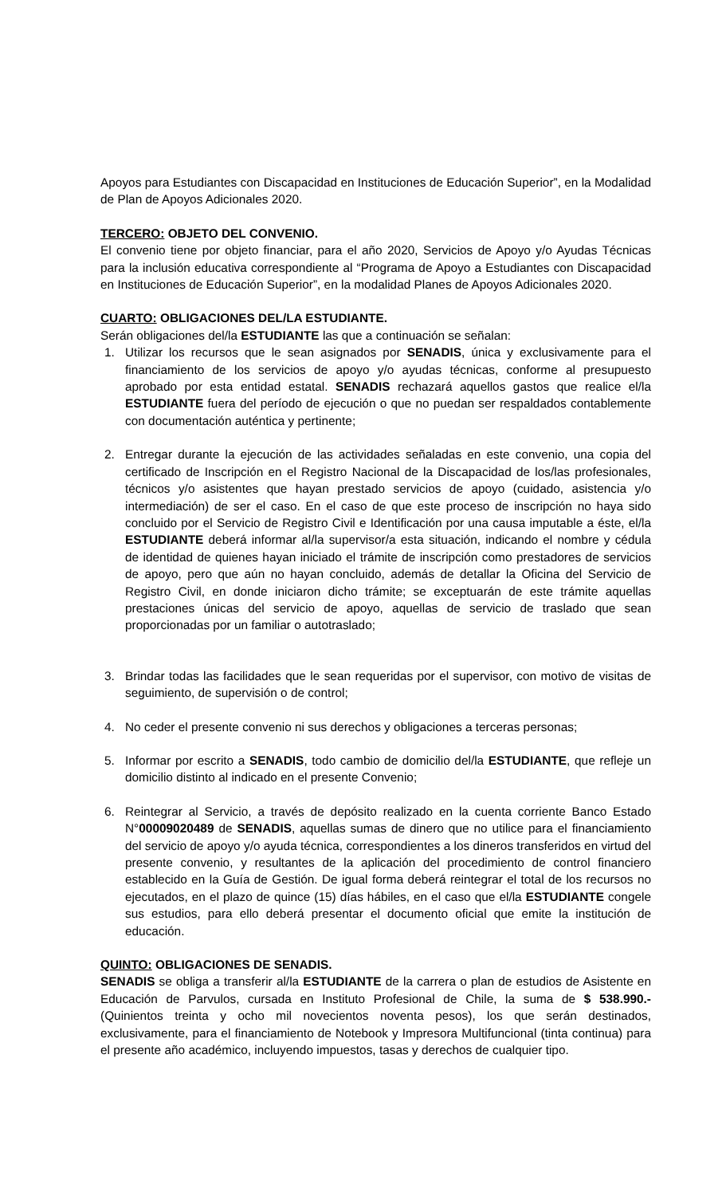Apoyos para Estudiantes con Discapacidad en Instituciones de Educación Superior”, en la Modalidad de Plan de Apoyos Adicionales 2020.
TERCERO: OBJETO DEL CONVENIO.
El convenio tiene por objeto financiar, para el año 2020, Servicios de Apoyo y/o Ayudas Técnicas para la inclusión educativa correspondiente al “Programa de Apoyo a Estudiantes con Discapacidad en Instituciones de Educación Superior”, en la modalidad Planes de Apoyos Adicionales 2020.
CUARTO: OBLIGACIONES DEL/LA ESTUDIANTE.
Serán obligaciones del/la ESTUDIANTE las que a continuación se señalan:
1. Utilizar los recursos que le sean asignados por SENADIS, única y exclusivamente para el financiamiento de los servicios de apoyo y/o ayudas técnicas, conforme al presupuesto aprobado por esta entidad estatal. SENADIS rechazará aquellos gastos que realice el/la ESTUDIANTE fuera del período de ejecución o que no puedan ser respaldados contablemente con documentación auténtica y pertinente;
2. Entregar durante la ejecución de las actividades señaladas en este convenio, una copia del certificado de Inscripción en el Registro Nacional de la Discapacidad de los/las profesionales, técnicos y/o asistentes que hayan prestado servicios de apoyo (cuidado, asistencia y/o intermediación) de ser el caso. En el caso de que este proceso de inscripción no haya sido concluido por el Servicio de Registro Civil e Identificación por una causa imputable a éste, el/la ESTUDIANTE deberá informar al/la supervisor/a esta situación, indicando el nombre y cédula de identidad de quienes hayan iniciado el trámite de inscripción como prestadores de servicios de apoyo, pero que aún no hayan concluido, además de detallar la Oficina del Servicio de Registro Civil, en donde iniciaron dicho trámite; se exceptuarán de este trámite aquellas prestaciones únicas del servicio de apoyo, aquellas de servicio de traslado que sean proporcionadas por un familiar o autotraslado;
3. Brindar todas las facilidades que le sean requeridas por el supervisor, con motivo de visitas de seguimiento, de supervisión o de control;
4. No ceder el presente convenio ni sus derechos y obligaciones a terceras personas;
5. Informar por escrito a SENADIS, todo cambio de domicilio del/la ESTUDIANTE, que refleje un domicilio distinto al indicado en el presente Convenio;
6. Reintegrar al Servicio, a través de depósito realizado en la cuenta corriente Banco Estado N°00009020489 de SENADIS, aquellas sumas de dinero que no utilice para el financiamiento del servicio de apoyo y/o ayuda técnica, correspondientes a los dineros transferidos en virtud del presente convenio, y resultantes de la aplicación del procedimiento de control financiero establecido en la Guía de Gestión. De igual forma deberá reintegrar el total de los recursos no ejecutados, en el plazo de quince (15) días hábiles, en el caso que el/la ESTUDIANTE congele sus estudios, para ello deberá presentar el documento oficial que emite la institución de educación.
QUINTO: OBLIGACIONES DE SENADIS.
SENADIS se obliga a transferir al/la ESTUDIANTE de la carrera o plan de estudios de Asistente en Educación de Parvulos, cursada en Instituto Profesional de Chile, la suma de $ 538.990.- (Quinientos treinta y ocho mil novecientos noventa pesos), los que serán destinados, exclusivamente, para el financiamiento de Notebook y Impresora Multifuncional (tinta continua) para el presente año académico, incluyendo impuestos, tasas y derechos de cualquier tipo.